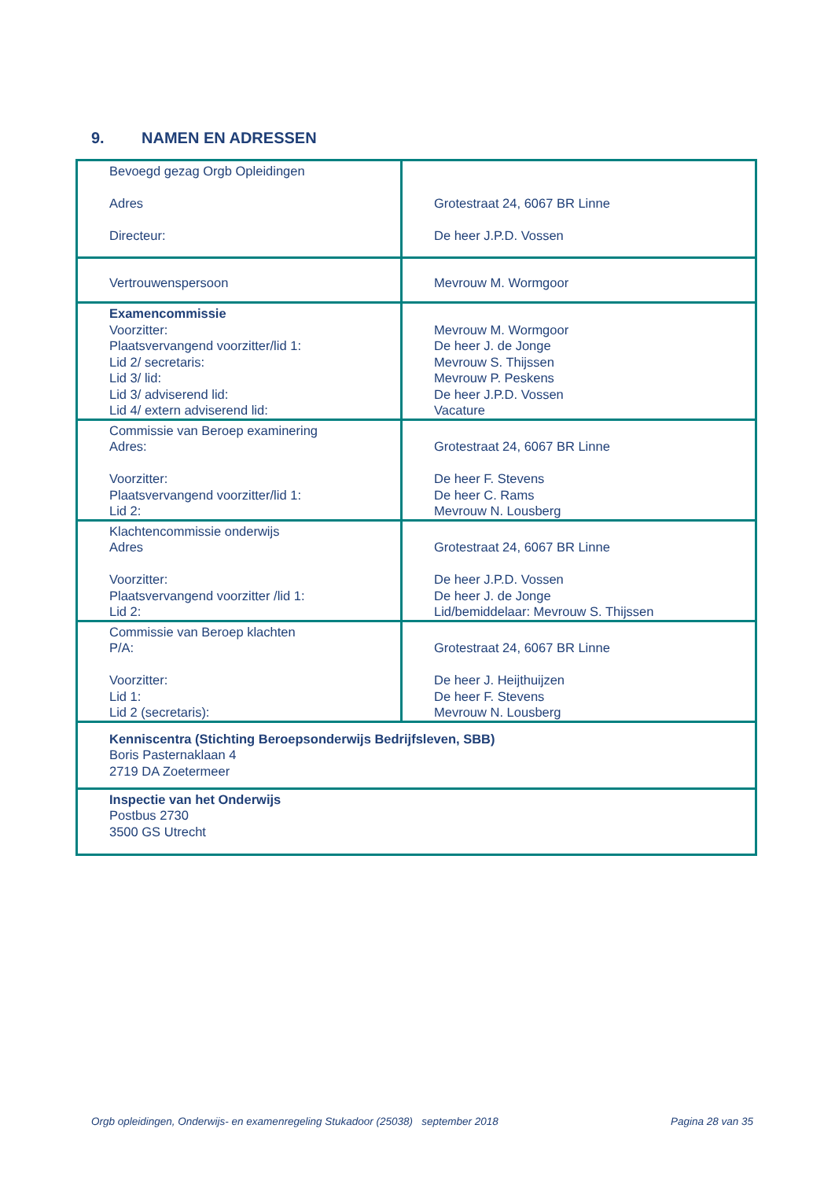9. NAMEN EN ADRESSEN
| Bevoegd gezag Orgb Opleidingen Adres Directeur: | Grotestraat 24, 6067 BR Linne De heer J.P.D. Vossen |
| Vertrouwenspersoon | Mevrouw M. Wormgoor |
| Examencommissie Voorzitter: Plaatsvervangend voorzitter/lid 1: Lid 2/ secretaris: Lid 3/ lid: Lid 3/ adviserend lid: Lid 4/ extern adviserend lid: | Mevrouw M. Wormgoor De heer J. de Jonge Mevrouw S. Thijssen Mevrouw P. Peskens De heer J.P.D. Vossen Vacature |
| Commissie van Beroep examinering Adres: Voorzitter: Plaatsvervangend voorzitter/lid 1: Lid 2: | Grotestraat 24, 6067 BR Linne De heer F. Stevens De heer C. Rams Mevrouw N. Lousberg |
| Klachtencommissie onderwijs Adres Voorzitter: Plaatsvervangend voorzitter /lid 1: Lid 2: | Grotestraat 24, 6067 BR Linne De heer J.P.D. Vossen De heer J. de Jonge Lid/bemiddelaar: Mevrouw S. Thijssen |
| Commissie van Beroep klachten P/A: Voorzitter: Lid 1: Lid 2 (secretaris): | Grotestraat 24, 6067 BR Linne De heer J. Heijthuijzen De heer F. Stevens Mevrouw N. Lousberg |
| Kenniscentra (Stichting Beroepsonderwijs Bedrijfsleven, SBB) Boris Pasternaklaan 4 2719 DA Zoetermeer | |
| Inspectie van het Onderwijs Postbus 2730 3500 GS Utrecht | |
Orgb opleidingen, Onderwijs- en examenregeling Stukadoor (25038) september 2018 Pagina 28 van 35